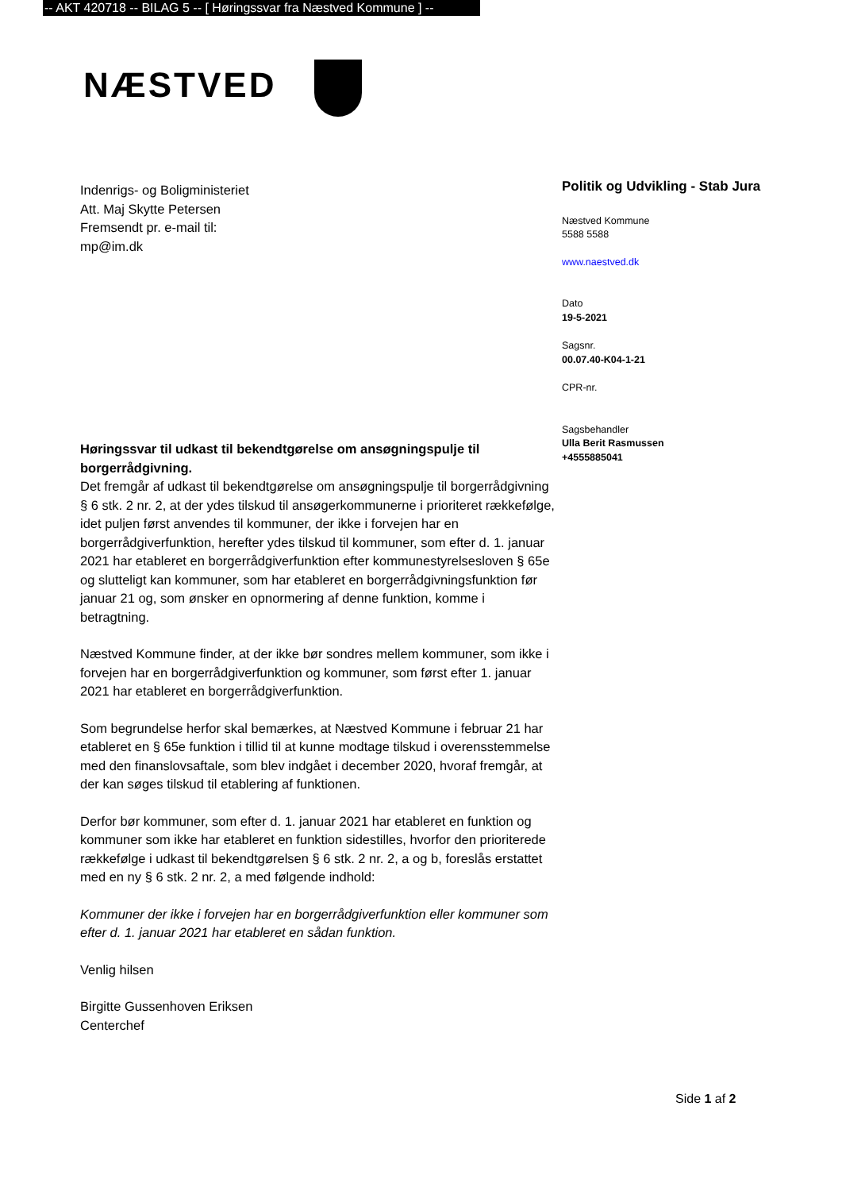-- AKT 420718 -- BILAG 5 -- [ Høringssvar fra Næstved Kommune ] --
NÆSTVED
Politik og Udvikling - Stab Jura
Næstved Kommune
5588 5588
www.naestved.dk
Dato
19-5-2021
Sagsnr.
00.07.40-K04-1-21
CPR-nr.
Sagsbehandler
Ulla Berit Rasmussen
+4555885041
Indenrigs- og Boligministeriet
Att. Maj Skytte Petersen
Fremsendt pr. e-mail til:
mp@im.dk
Høringssvar til udkast til bekendtgørelse om ansøgningspulje til borgerrådgivning.
Det fremgår af udkast til bekendtgørelse om ansøgningspulje til borgerrådgivning § 6 stk. 2 nr. 2, at der ydes tilskud til ansøgerkommunerne i prioriteret rækkefølge, idet puljen først anvendes til kommuner, der ikke i forvejen har en borgerrådgiverfunktion, herefter ydes tilskud til kommuner, som efter d. 1. januar 2021 har etableret en borgerrådgiverfunktion efter kommunestyrelsesloven § 65e og slutteligt kan kommuner, som har etableret en borgerrådgivningsfunktion før januar 21 og, som ønsker en opnormering af denne funktion, komme i betragtning.
Næstved Kommune finder, at der ikke bør sondres mellem kommuner, som ikke i forvejen har en borgerrådgiverfunktion og kommuner, som først efter 1. januar 2021 har etableret en borgerrådgiverfunktion.
Som begrundelse herfor skal bemærkes, at Næstved Kommune i februar 21 har etableret en § 65e funktion i tillid til at kunne modtage tilskud i overensstemmelse med den finanslovsaftale, som blev indgået i december 2020, hvoraf fremgår, at der kan søges tilskud til etablering af funktionen.
Derfor bør kommuner, som efter d. 1. januar 2021 har etableret en funktion og kommuner som ikke har etableret en funktion sidestilles, hvorfor den prioriterede rækkefølge i udkast til bekendtgørelsen § 6 stk. 2 nr. 2, a og b, foreslås erstattet med en ny § 6 stk. 2 nr. 2, a med følgende indhold:
Kommuner der ikke i forvejen har en borgerrådgiverfunktion eller kommuner som efter d. 1. januar 2021 har etableret en sådan funktion.
Venlig hilsen
Birgitte Gussenhoven Eriksen
Centerchef
Side 1 af 2